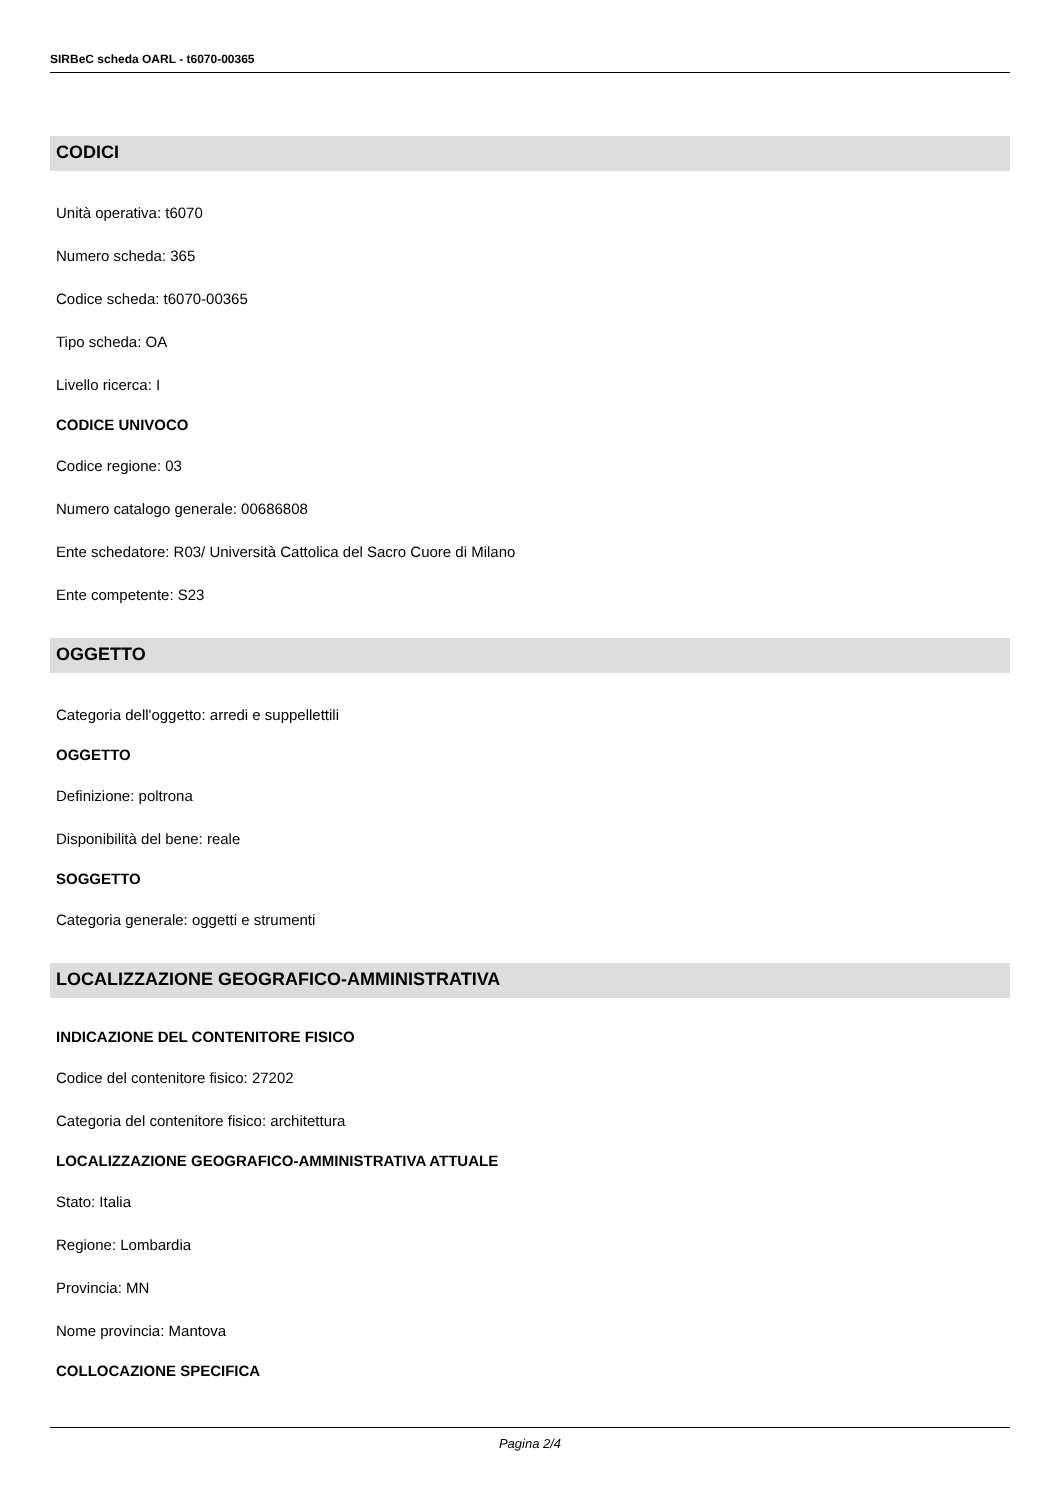SIRBeC scheda OARL - t6070-00365
CODICI
Unità operativa: t6070
Numero scheda: 365
Codice scheda: t6070-00365
Tipo scheda: OA
Livello ricerca: I
CODICE UNIVOCO
Codice regione: 03
Numero catalogo generale: 00686808
Ente schedatore: R03/ Università Cattolica del Sacro Cuore di Milano
Ente competente: S23
OGGETTO
Categoria dell'oggetto: arredi e suppellettili
OGGETTO
Definizione: poltrona
Disponibilità del bene: reale
SOGGETTO
Categoria generale: oggetti e strumenti
LOCALIZZAZIONE GEOGRAFICO-AMMINISTRATIVA
INDICAZIONE DEL CONTENITORE FISICO
Codice del contenitore fisico: 27202
Categoria del contenitore fisico: architettura
LOCALIZZAZIONE GEOGRAFICO-AMMINISTRATIVA ATTUALE
Stato: Italia
Regione: Lombardia
Provincia: MN
Nome provincia: Mantova
COLLOCAZIONE SPECIFICA
Pagina 2/4